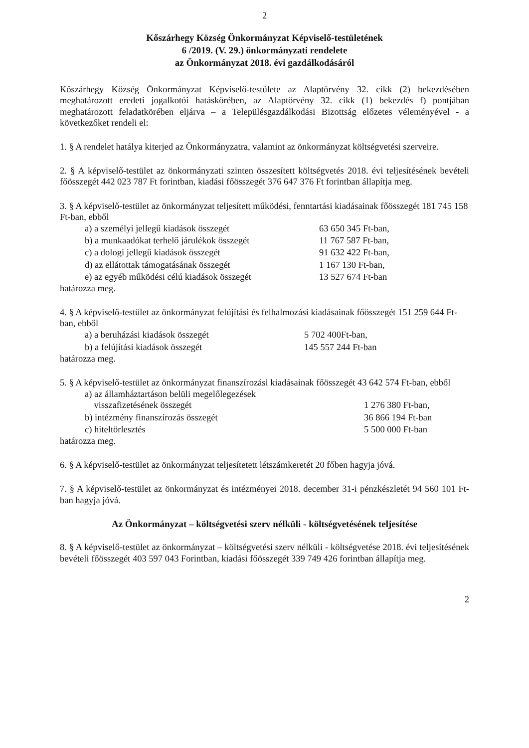2
Kőszárhegy Község Önkormányzat Képviselő-testületének
6 /2019. (V. 29.) önkormányzati rendelete
az Önkormányzat 2018. évi gazdálkodásáról
Kőszárhegy Község Önkormányzat Képviselő-testülete az Alaptörvény 32. cikk (2) bekezdésében meghatározott eredeti jogalkotói hatáskörében, az Alaptörvény 32. cikk (1) bekezdés f) pontjában meghatározott feladatkörében eljárva – a Településgazdálkodási Bizottság előzetes véleményével - a következőket rendeli el:
1. § A rendelet hatálya kiterjed az Önkormányzatra, valamint az önkormányzat költségvetési szerveire.
2. § A képviselő-testület az önkormányzati szinten összesített költségvetés 2018. évi teljesítésének bevételi főösszegét 442 023 787 Ft forintban, kiadási főösszegét 376 647 376 Ft forintban állapítja meg.
3. § A képviselő-testület az önkormányzat teljesített működési, fenntartási kiadásainak főösszegét 181 745 158 Ft-ban, ebből
| a) a személyi jellegű kiadások összegét | 63 650 345 Ft-ban, |
| b) a munkaadókat terhelő járulékok összegét | 11 767 587 Ft-ban, |
| c) a dologi jellegű kiadások összegét | 91 632 422 Ft-ban, |
| d) az ellátottak támogatásának összegét | 1 167 130 Ft-ban, |
| e) az egyéb működési célú kiadások összegét | 13 527 674 Ft-ban |
határozza meg.
4. § A képviselő-testület az önkormányzat felújítási és felhalmozási kiadásainak főösszegét 151 259 644 Ft-ban, ebből
| a) a beruházási kiadások összegét | 5 702 400Ft-ban, |
| b) a felújítási kiadások összegét | 145 557 244 Ft-ban |
határozza meg.
5. § A képviselő-testület az önkormányzat finanszírozási kiadásainak főösszegét 43 642 574 Ft-ban, ebből
| a) az államháztartáson belüli megelőlegezések visszafizetésének összegét | 1 276 380 Ft-ban, |
| b) intézmény finanszírozás összegét | 36 866 194 Ft-ban |
| c) hiteltörlesztés | 5 500 000 Ft-ban |
határozza meg.
6. § A képviselő-testület az önkormányzat teljesítetett létszámkeretét 20 főben hagyja jóvá.
7. § A képviselő-testület az önkormányzat és intézményei 2018. december 31-i pénzkészletét 94 560 101 Ft-ban hagyja jóvá.
Az Önkormányzat – költségvetési szerv nélküli - költségvetésének teljesítése
8. § A képviselő-testület az önkormányzat – költségvetési szerv nélküli - költségvetése 2018. évi teljesítésének bevételi főösszegét 403 597 043 Forintban, kiadási főösszegét 339 749 426 forintban állapítja meg.
2